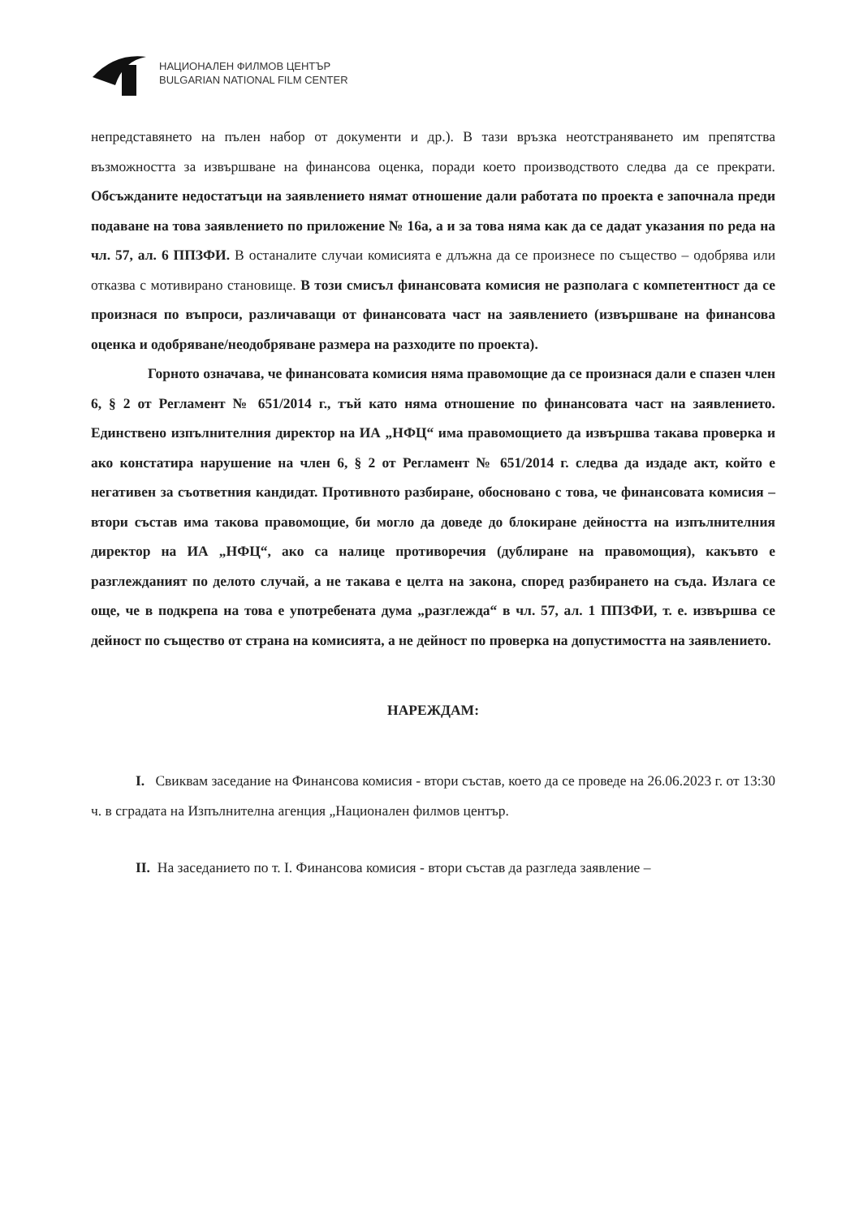НАЦИОНАЛЕН ФИЛМОВ ЦЕНТЪР
BULGARIAN NATIONAL FILM CENTER
непредставянето на пълен набор от документи и др.). В тази връзка неотстраняването им препятства възможността за извършване на финансова оценка, поради което производството следва да се прекрати. Обсъжданите недостатъци на заявлението нямат отношение дали работата по проекта е започнала преди подаване на това заявлението по приложение № 16а, а и за това няма как да се дадат указания по реда на чл. 57, ал. 6 ППЗФИ. В останалите случаи комисията е длъжна да се произнесе по същество – одобрява или отказва с мотивирано становище. В този смисъл финансовата комисия не разполага с компетентност да се произнася по въпроси, различаващи от финансовата част на заявлението (извършване на финансова оценка и одобряване/неодобряване размера на разходите по проекта).
Горното означава, че финансовата комисия няма правомощие да се произнася дали е спазен член 6, § 2 от Регламент № 651/2014 г., тъй като няма отношение по финансовата част на заявлението. Единствено изпълнителния директор на ИА „НФЦ“ има правомощието да извършва такава проверка и ако констатира нарушение на член 6, § 2 от Регламент № 651/2014 г. следва да издаде акт, който е негативен за съответния кандидат. Противното разбиране, обосновано с това, че финансовата комисия – втори състав има такова правомощие, би могло да доведе до блокиране дейността на изпълнителния директор на ИА „НФЦ“, ако са налице противоречия (дублиране на правомощия), какъвто е разглежданият по делото случай, а не такава е целта на закона, според разбирането на съда. Излага се още, че в подкрепа на това е употребената дума „разглежда“ в чл. 57, ал. 1 ППЗФИ, т. е. извършва се дейност по същество от страна на комисията, а не дейност по проверка на допустимостта на заявлението.
НАРЕЖДАМ:
I. Свиквам заседание на Финансова комисия - втори състав, което да се проведе на 26.06.2023 г. от 13:30 ч. в сградата на Изпълнителна агенция „Национален филмов център.
II. На заседанието по т. I. Финансова комисия - втори състав да разгледа заявление –